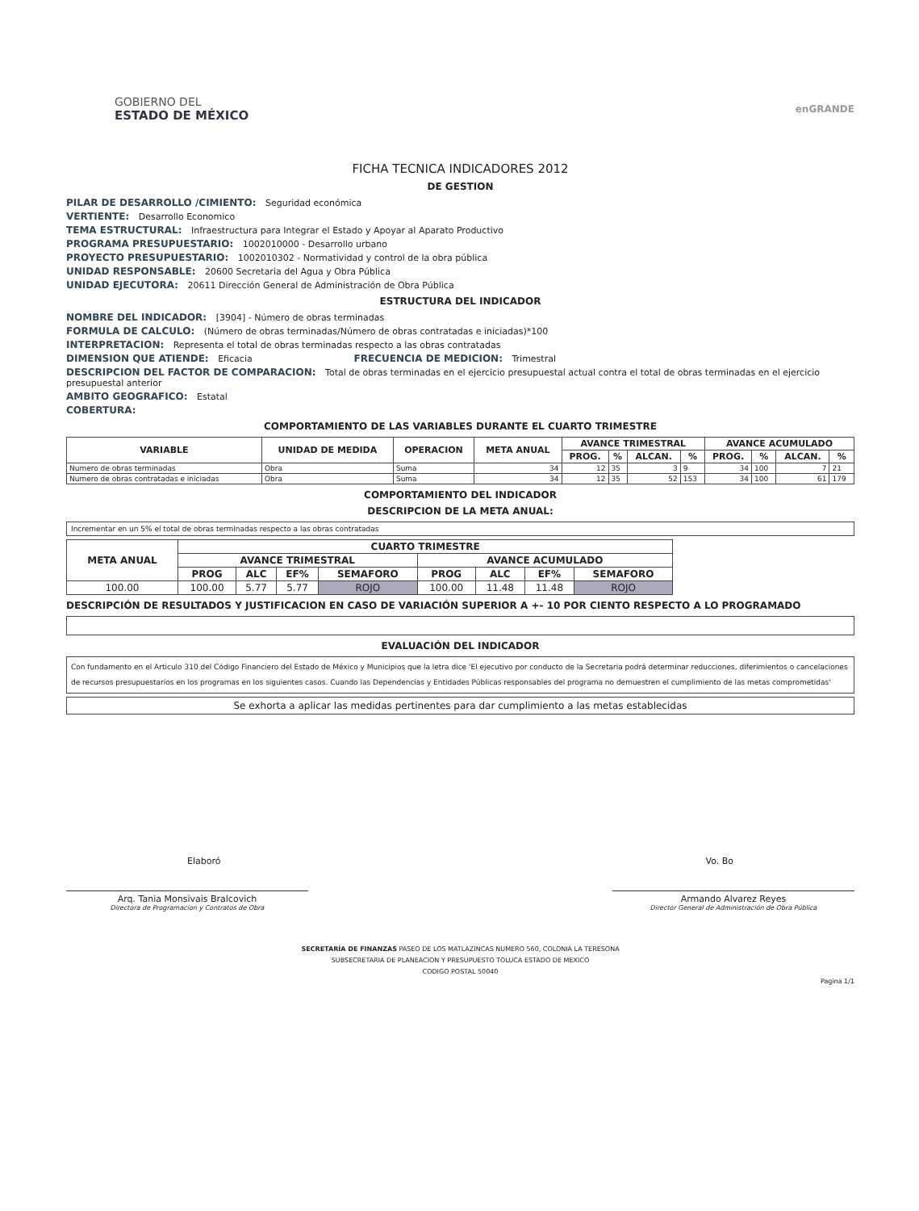GOBIERNO DEL
ESTADO DE MÉXICO
enGRANDE
FICHA TECNICA INDICADORES 2012
DE GESTION
PILAR DE DESARROLLO /CIMIENTO: Seguridad económica
VERTIENTE: Desarrollo Economico
TEMA ESTRUCTURAL: Infraestructura para Integrar el Estado y Apoyar al Aparato Productivo
PROGRAMA PRESUPUESTARIO: 1002010000 - Desarrollo urbano
PROYECTO PRESUPUESTARIO: 1002010302 - Normatividad y control de la obra pública
UNIDAD RESPONSABLE: 20600 Secretaria del Agua y Obra Pública
UNIDAD EJECUTORA: 20611 Dirección General de Administración de Obra Pública
ESTRUCTURA DEL INDICADOR
NOMBRE DEL INDICADOR: [3904] - Número de obras terminadas
FORMULA DE CALCULO: (Número de obras terminadas/Número de obras contratadas e iniciadas)*100
INTERPRETACION: Representa el total de obras terminadas respecto a las obras contratadas
DIMENSION QUE ATIENDE: Eficacia FRECUENCIA DE MEDICION: Trimestral
DESCRIPCION DEL FACTOR DE COMPARACION: Total de obras terminadas en el ejercicio presupuestal actual contra el total de obras terminadas en el ejercicio presupuestal anterior
AMBITO GEOGRAFICO: Estatal
COBERTURA:
COMPORTAMIENTO DE LAS VARIABLES DURANTE EL CUARTO TRIMESTRE
| VARIABLE | UNIDAD DE MEDIDA | OPERACION | META ANUAL | AVANCE TRIMESTRAL | | | | AVANCE ACUMULADO | | | |
| --- | --- | --- | --- | --- | --- | --- | --- | --- | --- | --- | --- |
| | | | | PROG. | % | ALCAN. | % | PROG. | % | ALCAN. | % |
| Numero de obras terminadas | Obra | Suma | 34 | 12 | 35 | 3 | 9 | 34 | 100 | 7 | 21 |
| Numero de obras contratadas e iniciadas | Obra | Suma | 34 | 12 | 35 | 52 | 153 | 34 | 100 | 61 | 179 |
COMPORTAMIENTO DEL INDICADOR
DESCRIPCION DE LA META ANUAL:
Incrementar en un 5% el total de obras terminadas respecto a las obras contratadas
| META ANUAL | CUARTO TRIMESTRE | | | | | | | |
| --- | --- | --- | --- | --- | --- | --- | --- | --- |
| | AVANCE TRIMESTRAL | | | | AVANCE ACUMULADO | | | |
| | PROG | ALC | EF% | SEMAFORO | PROG | ALC | EF% | SEMAFORO |
| 100.00 | 100.00 | 5.77 | 5.77 | ROJO | 100.00 | 11.48 | 11.48 | ROJO |
DESCRIPCIÓN DE RESULTADOS Y JUSTIFICACION EN CASO DE VARIACIÓN SUPERIOR A +- 10 POR CIENTO RESPECTO A LO PROGRAMADO
EVALUACIÓN DEL INDICADOR
Con fundamento en el Articulo 310 del Código Financiero del Estado de México y Municipios que la letra dice 'El ejecutivo por conducto de la Secretaria podrá determinar reducciones, diferimientos o cancelaciones de recursos presupuestarios en los programas en los siguientes casos. Cuando las Dependencias y Entidades Públicas responsables del programa no demuestren el cumplimiento de las metas comprometidas'
Se exhorta a aplicar las medidas pertinentes para dar cumplimiento a las metas establecidas
Elaboró Vo. Bo
Arq. Tania Monsivais Bralcovich
Directora de Programacion y Contratos de Obra
Armando Alvarez Reyes
Director General de Administración de Obra Pública
SECRETARÍA DE FINANZAS PASEO DE LOS MATLAZINCAS NUMERO 560, COLONIA LA TERESONA
SUBSECRETARIA DE PLANEACION Y PRESUPUESTO TOLUCA ESTADO DE MEXICO
CODIGO POSTAL 50040
Pagina 1/1